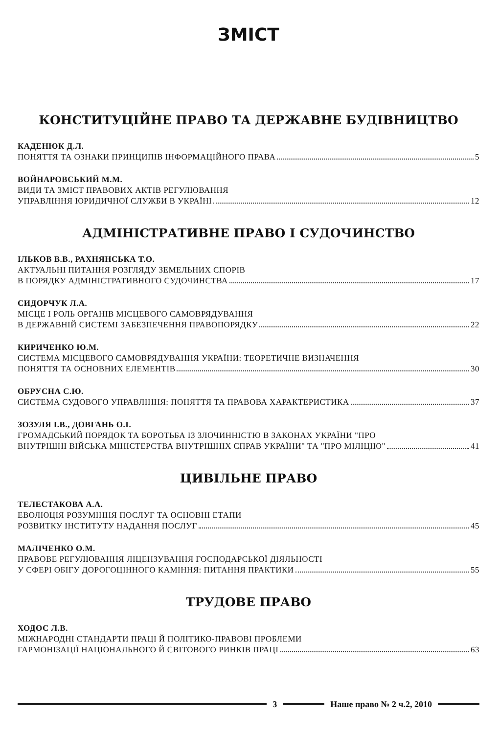ЗМІСТ
КОНСТИТУЦІЙНЕ ПРАВО ТА ДЕРЖАВНЕ БУДІВНИЦТВО
КАДЕНЮК Д.Л.
ПОНЯТТЯ ТА ОЗНАКИ ПРИНЦИПІВ ІНФОРМАЦІЙНОГО ПРАВА 5
ВОЙНАРОВСЬКИЙ М.М.
ВИДИ ТА ЗМІСТ ПРАВОВИХ АКТІВ РЕГУЛЮВАННЯ
УПРАВЛІННЯ ЮРИДИЧНОЇ СЛУЖБИ В УКРАЇНІ 12
АДМІНІСТРАТИВНЕ ПРАВО І СУДОЧИНСТВО
ІЛЬКОВ В.В., РАХНЯНСЬКА Т.О.
АКТУАЛЬНІ ПИТАННЯ РОЗГЛЯДУ ЗЕМЕЛЬНИХ СПОРІВ
В ПОРЯДКУ АДМІНІСТРАТИВНОГО СУДОЧИНСТВА 17
СИДОРЧУК Л.А.
МІСЦЕ І РОЛЬ ОРГАНІВ МІСЦЕВОГО САМОВРЯДУВАННЯ
В ДЕРЖАВНІЙ СИСТЕМІ ЗАБЕЗПЕЧЕННЯ ПРАВОПОРЯДКУ 22
КИРИЧЕНКО Ю.М.
СИСТЕМА МІСЦЕВОГО САМОВРЯДУВАННЯ УКРАЇНИ: ТЕОРЕТИЧНЕ ВИЗНАЧЕННЯ
ПОНЯТТЯ ТА ОСНОВНИХ ЕЛЕМЕНТІВ 30
ОБРУСНА С.Ю.
СИСТЕМА СУДОВОГО УПРАВЛІННЯ: ПОНЯТТЯ ТА ПРАВОВА ХАРАКТЕРИСТИКА 37
ЗОЗУЛЯ І.В., ДОВГАНЬ О.І.
ГРОМАДСЬКИЙ ПОРЯДОК ТА БОРОТЬБА ІЗ ЗЛОЧИННІСТЮ В ЗАКОНАХ УКРАЇНИ "ПРО
ВНУТРІШНІ ВІЙСЬКА МІНІСТЕРСТВА ВНУТРІШНІХ СПРАВ УКРАЇНИ" ТА "ПРО МІЛІЦІЮ" 41
ЦИВІЛЬНЕ ПРАВО
ТЕЛЕСТАКОВА А.А.
ЕВОЛЮЦІЯ РОЗУМІННЯ ПОСЛУГ ТА ОСНОВНІ ЕТАПИ
РОЗВИТКУ ІНСТИТУТУ НАДАННЯ ПОСЛУГ 45
МАЛІЧЕНКО О.М.
ПРАВОВЕ РЕГУЛЮВАННЯ ЛІЦЕНЗУВАННЯ ГОСПОДАРСЬКОЇ ДІЯЛЬНОСТІ
У СФЕРІ ОБІГУ ДОРОГОЦІННОГО КАМІННЯ: ПИТАННЯ ПРАКТИКИ 55
ТРУДОВЕ ПРАВО
ХОДОС Л.В.
МІЖНАРОДНІ СТАНДАРТИ ПРАЦІ Й ПОЛІТИКО-ПРАВОВІ ПРОБЛЕМИ
ГАРМОНІЗАЦІЇ НАЦІОНАЛЬНОГО Й СВІТОВОГО РИНКІВ ПРАЦІ 63
3 Наше право № 2 ч.2, 2010